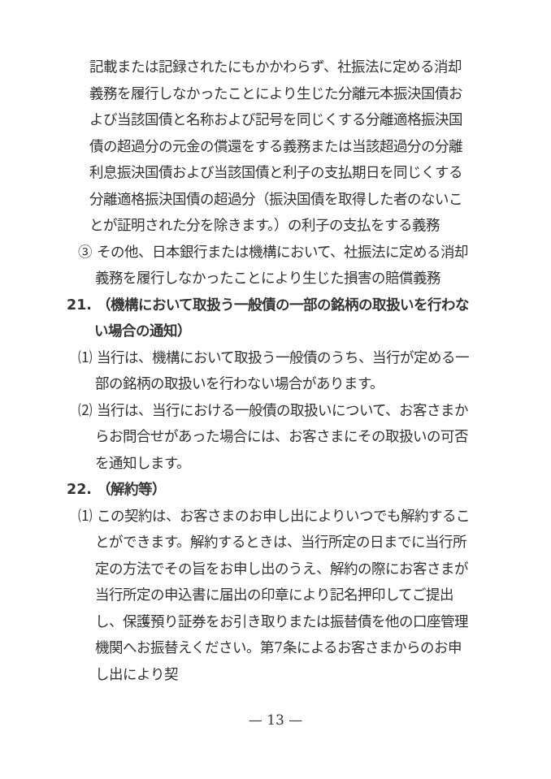記載または記録されたにもかかわらず、社振法に定める消却義務を履行しなかったことにより生じた分離元本振決国債および当該国債と名称および記号を同じくする分離適格振決国債の超過分の元金の償還をする義務または当該超過分の分離利息振決国債および当該国債と利子の支払期日を同じくする分離適格振決国債の超過分（振決国債を取得した者のないことが証明された分を除きます。）の利子の支払をする義務
③ その他、日本銀行または機構において、社振法に定める消却義務を履行しなかったことにより生じた損害の賠償義務
21. （機構において取扱う一般債の一部の銘柄の取扱いを行わない場合の通知）
⑴ 当行は、機構において取扱う一般債のうち、当行が定める一部の銘柄の取扱いを行わない場合があります。
⑵ 当行は、当行における一般債の取扱いについて、お客さまからお問合せがあった場合には、お客さまにその取扱いの可否を通知します。
22. （解約等）
⑴ この契約は、お客さまのお申し出によりいつでも解約することができます。解約するときは、当行所定の日までに当行所定の方法でその旨をお申し出のうえ、解約の際にお客さまが当行所定の申込書に届出の印章により記名押印してご提出し、保護預り証券をお引き取りまたは振替債を他の口座管理機関へお振替えください。第7条によるお客さまからのお申し出により契
— 13 —